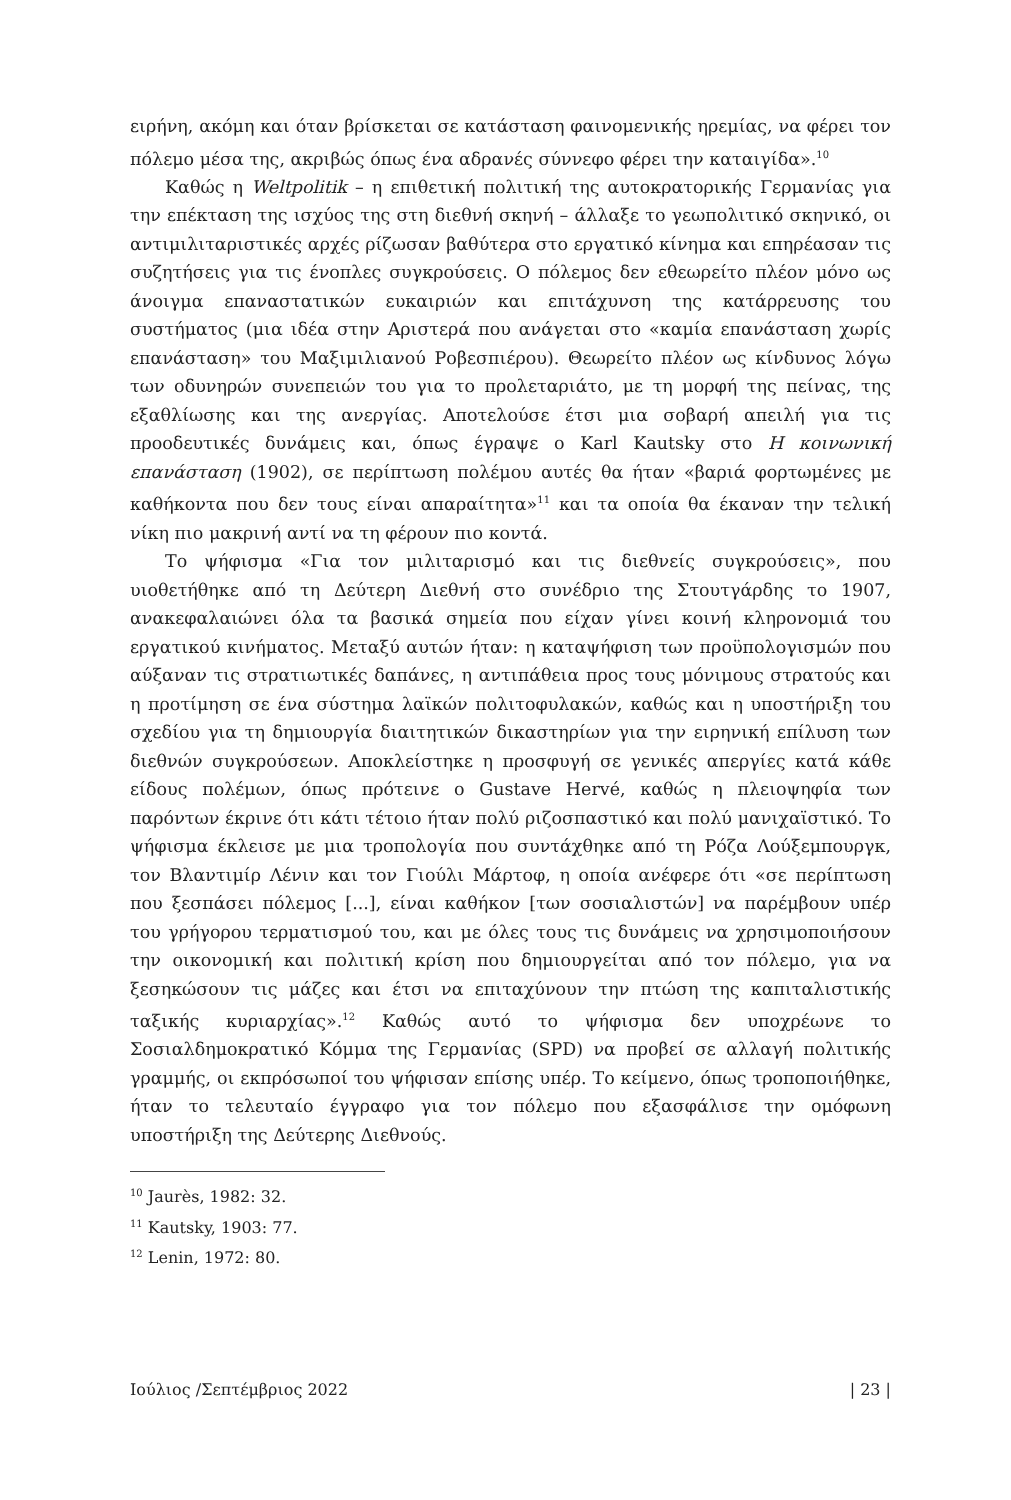ειρήνη, ακόμη και όταν βρίσκεται σε κατάσταση φαινομενικής ηρεμίας, να φέρει τον πόλεμο μέσα της, ακριβώς όπως ένα αδρανές σύννεφο φέρει την καταιγίδα».<sup>10</sup>
Καθώς η Weltpolitik – η επιθετική πολιτική της αυτοκρατορικής Γερμανίας για την επέκταση της ισχύος της στη διεθνή σκηνή – άλλαξε το γεωπολιτικό σκηνικό, οι αντιμιλιταριστικές αρχές ρίζωσαν βαθύτερα στο εργατικό κίνημα και επηρέασαν τις συζητήσεις για τις ένοπλες συγκρούσεις. Ο πόλεμος δεν εθεωρείτο πλέον μόνο ως άνοιγμα επαναστατικών ευκαιριών και επιτάχυνση της κατάρρευσης του συστήματος (μια ιδέα στην Αριστερά που ανάγεται στο «καμία επανάσταση χωρίς επανάσταση» του Μαξιμιλιανού Ροβεσπιέρου). Θεωρείτο πλέον ως κίνδυνος λόγω των οδυνηρών συνεπειών του για το προλεταριάτο, με τη μορφή της πείνας, της εξαθλίωσης και της ανεργίας. Αποτελούσε έτσι μια σοβαρή απειλή για τις προοδευτικές δυνάμεις και, όπως έγραψε ο Karl Kautsky στο Η κοινωνική επανάσταση (1902), σε περίπτωση πολέμου αυτές θα ήταν «βαριά φορτωμένες με καθήκοντα που δεν τους είναι απαραίτητα»<sup>11</sup> και τα οποία θα έκαναν την τελική νίκη πιο μακρινή αντί να τη φέρουν πιο κοντά.
Το ψήφισμα «Για τον μιλιταρισμό και τις διεθνείς συγκρούσεις», που υιοθετήθηκε από τη Δεύτερη Διεθνή στο συνέδριο της Στουτγάρδης το 1907, ανακεφαλαιώνει όλα τα βασικά σημεία που είχαν γίνει κοινή κληρονομιά του εργατικού κινήματος. Μεταξύ αυτών ήταν: η καταψήφιση των προϋπολογισμών που αύξαναν τις στρατιωτικές δαπάνες, η αντιπάθεια προς τους μόνιμους στρατούς και η προτίμηση σε ένα σύστημα λαϊκών πολιτοφυλακών, καθώς και η υποστήριξη του σχεδίου για τη δημιουργία διαιτητικών δικαστηρίων για την ειρηνική επίλυση των διεθνών συγκρούσεων. Αποκλείστηκε η προσφυγή σε γενικές απεργίες κατά κάθε είδους πολέμων, όπως πρότεινε ο Gustave Hervé, καθώς η πλειοψηφία των παρόντων έκρινε ότι κάτι τέτοιο ήταν πολύ ριζοσπαστικό και πολύ μανιχαϊστικό. Το ψήφισμα έκλεισε με μια τροπολογία που συντάχθηκε από τη Ρόζα Λούξεμπουργκ, τον Βλαντιμίρ Λένιν και τον Γιούλι Μάρτοφ, η οποία ανέφερε ότι «σε περίπτωση που ξεσπάσει πόλεμος [...], είναι καθήκον [των σοσιαλιστών] να παρέμβουν υπέρ του γρήγορου τερματισμού του, και με όλες τους τις δυνάμεις να χρησιμοποιήσουν την οικονομική και πολιτική κρίση που δημιουργείται από τον πόλεμο, για να ξεσηκώσουν τις μάζες και έτσι να επιταχύνουν την πτώση της καπιταλιστικής ταξικής κυριαρχίας».<sup>12</sup> Καθώς αυτό το ψήφισμα δεν υποχρέωνε το Σοσιαλδημοκρατικό Κόμμα της Γερμανίας (SPD) να προβεί σε αλλαγή πολιτικής γραμμής, οι εκπρόσωποί του ψήφισαν επίσης υπέρ. Το κείμενο, όπως τροποποιήθηκε, ήταν το τελευταίο έγγραφο για τον πόλεμο που εξασφάλισε την ομόφωνη υποστήριξη της Δεύτερης Διεθνούς.
<sup>10</sup> Jaurès, 1982: 32.
<sup>11</sup> Kautsky, 1903: 77.
<sup>12</sup> Lenin, 1972: 80.
Ιούλιος /Σεπτέμβριος 2022 | 23 |